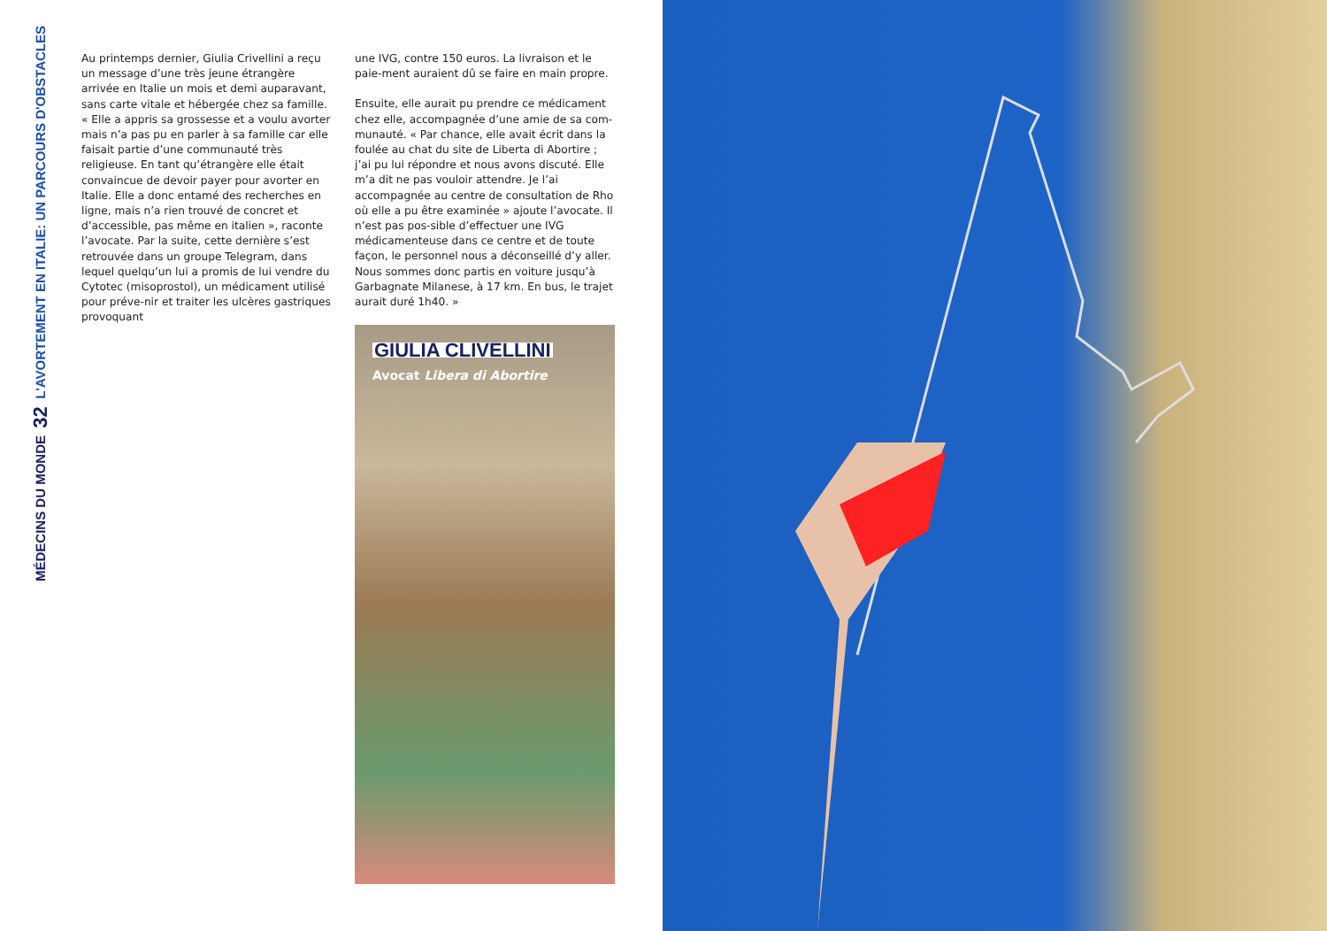MÉDECINS DU MONDE 32 L'AVORTEMENT EN ITALIE: UN PARCOURS D'OBSTACLES
Au printemps dernier, Giulia Crivellini a reçu un message d’une très jeune étrangère arrivée en Italie un mois et demi auparavant, sans carte vitale et hébergée chez sa famille. « Elle a appris sa grossesse et a voulu avorter mais n’a pas pu en parler à sa famille car elle faisait partie d’une communauté très religieuse. En tant qu’étrangère elle était convaincue de devoir payer pour avorter en Italie. Elle a donc entamé des recherches en ligne, mais n’a rien trouvé de concret et d’accessible, pas même en italien », raconte l’avocate. Par la suite, cette dernière s’est retrouvée dans un groupe Telegram, dans lequel quelqu’un lui a promis de lui vendre du Cytotec (misoprostol), un médicament utilisé pour préve-nir et traiter les ulcères gastriques provoquant
une IVG, contre 150 euros. La livraison et le paie-ment auraient dû se faire en main propre.
Ensuite, elle aurait pu prendre ce médicament chez elle, accompagnée d’une amie de sa com-munauté. « Par chance, elle avait écrit dans la foulée au chat du site de Liberta di Abortire ; j’ai pu lui répondre et nous avons discuté. Elle m’a dit ne pas vouloir attendre. Je l’ai accompagnée au centre de consultation de Rho où elle a pu être examinée » ajoute l’avocate. Il n’est pas pos-sible d’effectuer une IVG médicamenteuse dans ce centre et de toute façon, le personnel nous a déconseillé d’y aller. Nous sommes donc partis en voiture jusqu’à Garbagnate Milanese, à 17 km. En bus, le trajet aurait duré 1h40. »
GIULIA CLIVELLINI
Avocat Libera di Abortire